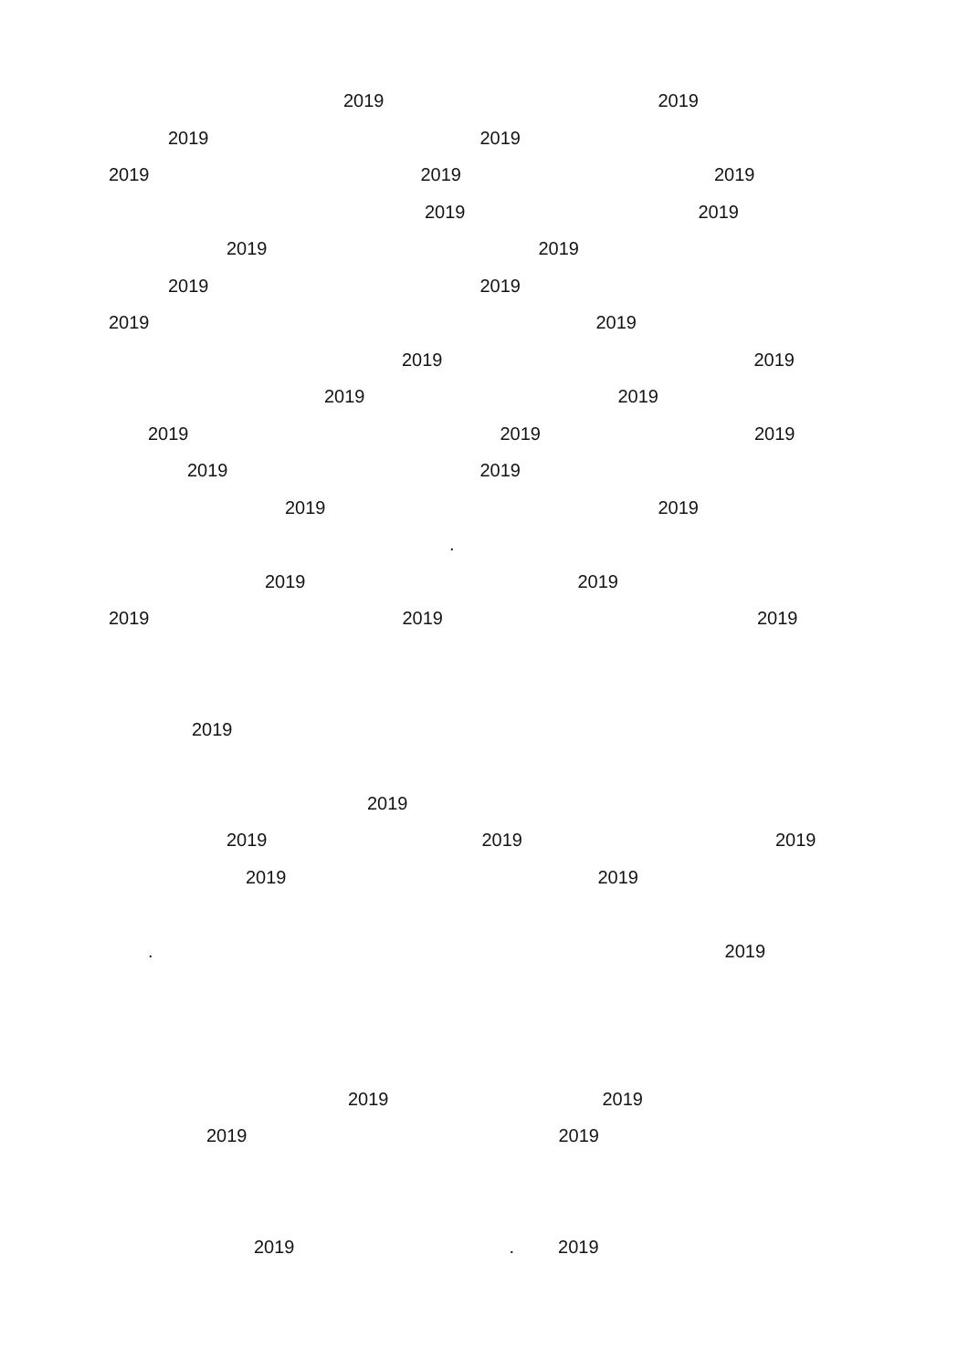2019 2019
2019 2019
2019 2019 2019
2019 2019
2019 2019
2019 2019
2019 2019
2019 2019
2019 2019
2019 2019 2019
2019 2019
2019 2019
.
2019 2019
2019 2019 2019
2019
2019
2019 2019 2019
2019 2019
. 2019
2019 2019
2019 2019
2019. 2019